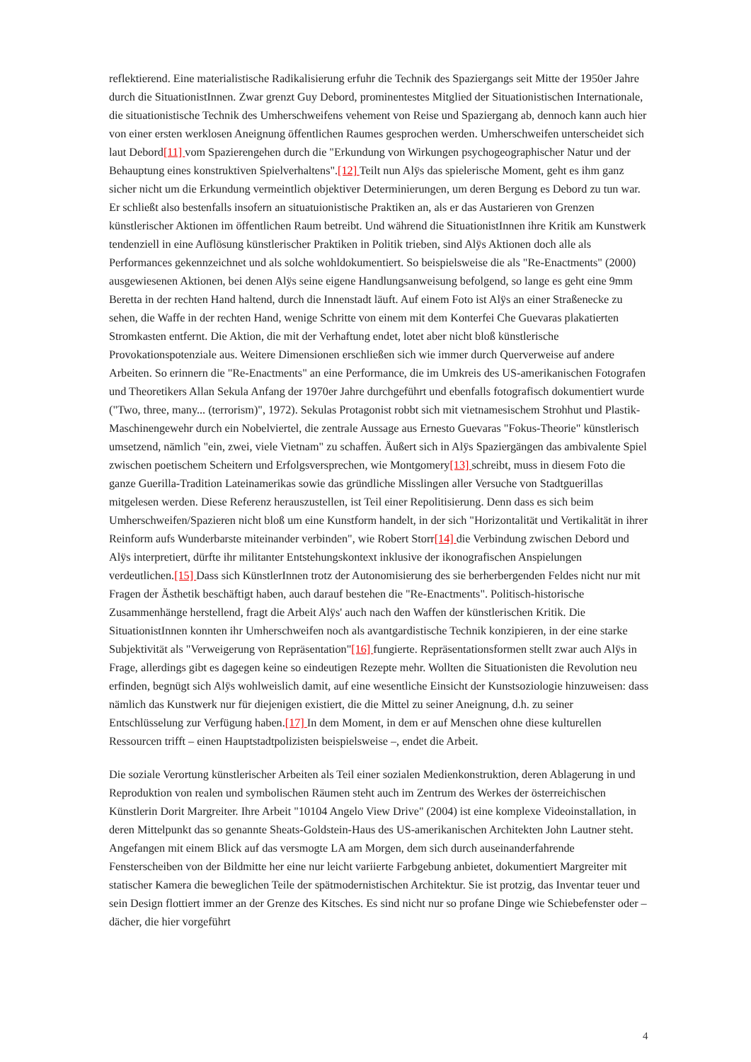reflektierend. Eine materialistische Radikalisierung erfuhr die Technik des Spaziergangs seit Mitte der 1950er Jahre durch die SituationistInnen. Zwar grenzt Guy Debord, prominentestes Mitglied der Situationistischen Internationale, die situationistische Technik des Umherschweifens vehement von Reise und Spaziergang ab, dennoch kann auch hier von einer ersten werklosen Aneignung öffentlichen Raumes gesprochen werden. Umherschweifen unterscheidet sich laut Debord[11] vom Spazierengehen durch die "Erkundung von Wirkungen psychogeographischer Natur und der Behauptung eines konstruktiven Spielverhaltens".[12] Teilt nun Alÿs das spielerische Moment, geht es ihm ganz sicher nicht um die Erkundung vermeintlich objektiver Determinierungen, um deren Bergung es Debord zu tun war. Er schließt also bestenfalls insofern an situatuionistische Praktiken an, als er das Austarieren von Grenzen künstlerischer Aktionen im öffentlichen Raum betreibt. Und während die SituationistInnen ihre Kritik am Kunstwerk tendenziell in eine Auflösung künstlerischer Praktiken in Politik trieben, sind Alÿs Aktionen doch alle als Performances gekennzeichnet und als solche wohldokumentiert. So beispielsweise die als "Re-Enactments" (2000) ausgewiesenen Aktionen, bei denen Alÿs seine eigene Handlungsanweisung befolgend, so lange es geht eine 9mm Beretta in der rechten Hand haltend, durch die Innenstadt läuft. Auf einem Foto ist Alÿs an einer Straßenecke zu sehen, die Waffe in der rechten Hand, wenige Schritte von einem mit dem Konterfei Che Guevaras plakatierten Stromkasten entfernt. Die Aktion, die mit der Verhaftung endet, lotet aber nicht bloß künstlerische Provokationspotenziale aus. Weitere Dimensionen erschließen sich wie immer durch Querverweise auf andere Arbeiten. So erinnern die "Re-Enactments" an eine Performance, die im Umkreis des US-amerikanischen Fotografen und Theoretikers Allan Sekula Anfang der 1970er Jahre durchgeführt und ebenfalls fotografisch dokumentiert wurde ("Two, three, many... (terrorism)", 1972). Sekulas Protagonist robbt sich mit vietnamesischem Strohhut und Plastik-Maschinengewehr durch ein Nobelviertel, die zentrale Aussage aus Ernesto Guevaras "Fokus-Theorie" künstlerisch umsetzend, nämlich "ein, zwei, viele Vietnam" zu schaffen. Äußert sich in Alÿs Spaziergängen das ambivalente Spiel zwischen poetischem Scheitern und Erfolgsversprechen, wie Montgomery[13] schreibt, muss in diesem Foto die ganze Guerilla-Tradition Lateinamerikas sowie das gründliche Misslingen aller Versuche von Stadtguerillas mitgelesen werden. Diese Referenz herauszustellen, ist Teil einer Repolitisierung. Denn dass es sich beim Umherschweifen/Spazieren nicht bloß um eine Kunstform handelt, in der sich "Horizontalität und Vertikalität in ihrer Reinform aufs Wunderbarste miteinander verbinden", wie Robert Storr[14] die Verbindung zwischen Debord und Alÿs interpretiert, dürfte ihr militanter Entstehungskontext inklusive der ikonografischen Anspielungen verdeutlichen.[15] Dass sich KünstlerInnen trotz der Autonomisierung des sie berherbergenden Feldes nicht nur mit Fragen der Ästhetik beschäftigt haben, auch darauf bestehen die "Re-Enactments". Politisch-historische Zusammenhänge herstellend, fragt die Arbeit Alÿs' auch nach den Waffen der künstlerischen Kritik. Die SituationistInnen konnten ihr Umherschweifen noch als avantgardistische Technik konzipieren, in der eine starke Subjektivität als "Verweigerung von Repräsentation"[16] fungierte. Repräsentationsformen stellt zwar auch Alÿs in Frage, allerdings gibt es dagegen keine so eindeutigen Rezepte mehr. Wollten die Situationisten die Revolution neu erfinden, begnügt sich Alÿs wohlweislich damit, auf eine wesentliche Einsicht der Kunstsoziologie hinzuweisen: dass nämlich das Kunstwerk nur für diejenigen existiert, die die Mittel zu seiner Aneignung, d.h. zu seiner Entschlüsselung zur Verfügung haben.[17] In dem Moment, in dem er auf Menschen ohne diese kulturellen Ressourcen trifft – einen Hauptstadtpolizisten beispielsweise –, endet die Arbeit.
Die soziale Verortung künstlerischer Arbeiten als Teil einer sozialen Medienkonstruktion, deren Ablagerung in und Reproduktion von realen und symbolischen Räumen steht auch im Zentrum des Werkes der österreichischen Künstlerin Dorit Margreiter. Ihre Arbeit "10104 Angelo View Drive" (2004) ist eine komplexe Videoinstallation, in deren Mittelpunkt das so genannte Sheats-Goldstein-Haus des US-amerikanischen Architekten John Lautner steht. Angefangen mit einem Blick auf das versmogte LA am Morgen, dem sich durch auseinanderfahrende Fensterscheiben von der Bildmitte her eine nur leicht variierte Farbgebung anbietet, dokumentiert Margreiter mit statischer Kamera die beweglichen Teile der spätmodernistischen Architektur. Sie ist protzig, das Inventar teuer und sein Design flottiert immer an der Grenze des Kitsches. Es sind nicht nur so profane Dinge wie Schiebefenster oder –dächer, die hier vorgeführt
4